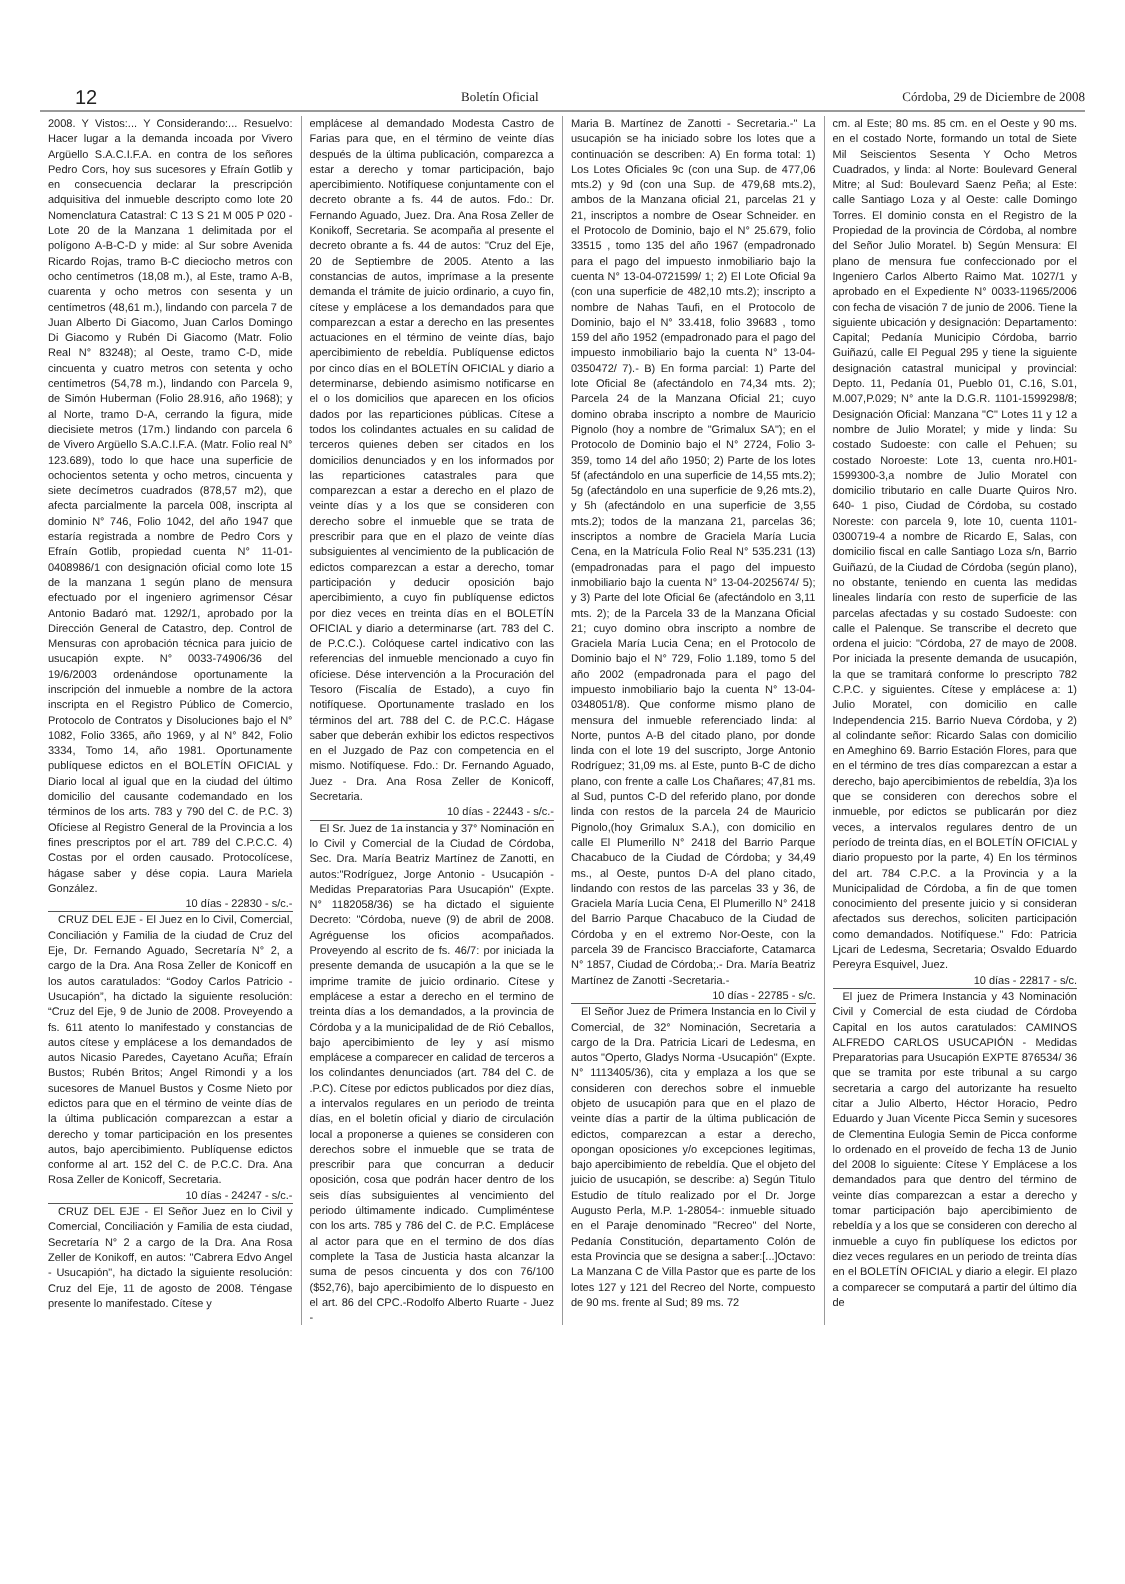12 Boletín Oficial Córdoba, 29 de Diciembre de 2008
2008. Y Vistos:... Y Considerando:... Resuelvo: Hacer lugar a la demanda incoada por Vivero Argüello S.A.C.I.F.A. en contra de los señores Pedro Cors, hoy sus sucesores y Efraín Gotlib y en consecuencia declarar la prescripción adquisitiva del inmueble descripto como lote 20 Nomenclatura Catastral: C 13 S 21 M 005 P 020 - Lote 20 de la Manzana 1 delimitada por el polígono A-B-C-D y mide: al Sur sobre Avenida Ricardo Rojas, tramo B-C dieciocho metros con ocho centímetros (18,08 m.), al Este, tramo A-B, cuarenta y ocho metros con sesenta y un centímetros (48,61 m.), lindando con parcela 7 de Juan Alberto Di Giacomo, Juan Carlos Domingo Di Giacomo y Rubén Di Giacomo (Matr. Folio Real N° 83248); al Oeste, tramo C-D, mide cincuenta y cuatro metros con setenta y ocho centímetros (54,78 m.), lindando con Parcela 9, de Simón Huberman (Folio 28.916, año 1968); y al Norte, tramo D-A, cerrando la figura, mide diecisiete metros (17m.) lindando con parcela 6 de Vivero Argüello S.A.C.I.F.A. (Matr. Folio real N° 123.689), todo lo que hace una superficie de ochocientos setenta y ocho metros, cincuenta y siete decímetros cuadrados (878,57 m2), que afecta parcialmente la parcela 008, inscripta al dominio N° 746, Folio 1042, del año 1947 que estaría registrada a nombre de Pedro Cors y Efraín Gotlib, propiedad cuenta N° 11-01-0408986/1 con designación oficial como lote 15 de la manzana 1 según plano de mensura efectuado por el ingeniero agrimensor César Antonio Badaró mat. 1292/1, aprobado por la Dirección General de Catastro, dep. Control de Mensuras con aprobación técnica para juicio de usucapión expte. N° 0033-74906/36 del 19/6/2003 ordenándose oportunamente la inscripción del inmueble a nombre de la actora inscripta en el Registro Público de Comercio, Protocolo de Contratos y Disoluciones bajo el N° 1082, Folio 3365, año 1969, y al N° 842, Folio 3334, Tomo 14, año 1981. Oportunamente publíquese edictos en el BOLETÍN OFICIAL y Diario local al igual que en la ciudad del último domicilio del causante codemandado en los términos de los arts. 783 y 790 del C. de P.C. 3) Ofíciese al Registro General de la Provincia a los fines prescriptos por el art. 789 del C.P.C.C. 4) Costas por el orden causado. Protocolícese, hágase saber y dése copia. Laura Mariela González.
10 días - 22830 - s/c.-
CRUZ DEL EJE - El Juez en lo Civil, Comercial, Conciliación y Familia de la ciudad de Cruz del Eje, Dr. Fernando Aguado, Secretaría N° 2, a cargo de la Dra. Ana Rosa Zeller de Konicoff en los autos caratulados: “Godoy Carlos Patricio - Usucapión”, ha dictado la siguiente resolución: “Cruz del Eje, 9 de Junio de 2008. Proveyendo a fs. 611 atento lo manifestado y constancias de autos cítese y emplácese a los demandados de autos Nicasio Paredes, Cayetano Acuña; Efraín Bustos; Rubén Britos; Angel Rimondi y a los sucesores de Manuel Bustos y Cosme Nieto por edictos para que en el término de veinte días de la última publicación comparezcan a estar a derecho y tomar participación en los presentes autos, bajo apercibimiento. Publíquense edictos conforme al art. 152 del C. de P.C.C. Dra. Ana Rosa Zeller de Konicoff, Secretaria.
10 días - 24247 - s/c.-
CRUZ DEL EJE - El Señor Juez en lo Civil y Comercial, Conciliación y Familia de esta ciudad, Secretaría N° 2 a cargo de la Dra. Ana Rosa Zeller de Konikoff, en autos: "Cabrera Edvo Angel - Usucapión", ha dictado la siguiente resolución: Cruz del Eje, 11 de agosto de 2008. Téngase presente lo manifestado. Cítese y
emplácese al demandado Modesta Castro de Farias para que, en el término de veinte días después de la última publicación, comparezca a estar a derecho y tomar participación, bajo apercibimiento. Notifíquese conjuntamente con el decreto obrante a fs. 44 de autos. Fdo.: Dr. Fernando Aguado, Juez. Dra. Ana Rosa Zeller de Konikoff, Secretaria. Se acompaña al presente el decreto obrante a fs. 44 de autos: "Cruz del Eje, 20 de Septiembre de 2005. Atento a las constancias de autos, imprímase a la presente demanda el trámite de juicio ordinario, a cuyo fin, cítese y emplácese a los demandados para que comparezcan a estar a derecho en las presentes actuaciones en el término de veinte días, bajo apercibimiento de rebeldía. Publíquense edictos por cinco días en el BOLETÍN OFICIAL y diario a determinarse, debiendo asimismo notificarse en el o los domicilios que aparecen en los oficios dados por las reparticiones públicas. Cítese a todos los colindantes actuales en su calidad de terceros quienes deben ser citados en los domicilios denunciados y en los informados por las reparticiones catastrales para que comparezcan a estar a derecho en el plazo de veinte días y a los que se consideren con derecho sobre el inmueble que se trata de prescribir para que en el plazo de veinte días subsiguientes al vencimiento de la publicación de edictos comparezcan a estar a derecho, tomar participación y deducir oposición bajo apercibimiento, a cuyo fin publíquense edictos por diez veces en treinta días en el BOLETÍN OFICIAL y diario a determinarse (art. 783 del C. de P.C.C.). Colóquese cartel indicativo con las referencias del inmueble mencionado a cuyo fin ofíciese. Dése intervención a la Procuración del Tesoro (Fiscalía de Estado), a cuyo fin notifíquese. Oportunamente traslado en los términos del art. 788 del C. de P.C.C. Hágase saber que deberán exhibir los edictos respectivos en el Juzgado de Paz con competencia en el mismo. Notifíquese. Fdo.: Dr. Fernando Aguado, Juez - Dra. Ana Rosa Zeller de Konicoff, Secretaria.
10 días - 22443 - s/c.-
El Sr. Juez de 1a instancia y 37° Nominación en lo Civil y Comercial de la Ciudad de Córdoba, Sec. Dra. María Beatriz Martínez de Zanotti, en autos:"Rodríguez, Jorge Antonio - Usucapión - Medidas Preparatorias Para Usucapión" (Expte. N° 1182058/36) se ha dictado el siguiente Decreto: "Córdoba, nueve (9) de abril de 2008. Agréguense los oficios acompañados. Proveyendo al escrito de fs. 46/7: por iniciada la presente demanda de usucapión a la que se le imprime tramite de juicio ordinario. Cítese y emplácese a estar a derecho en el termino de treinta días a los demandados, a la provincia de Córdoba y a la municipalidad de de Rió Ceballos, bajo apercibimiento de ley y así mismo emplácese a comparecer en calidad de terceros a los colindantes denunciados (art. 784 del C. de .P.C). Cítese por edictos publicados por diez días, a intervalos regulares en un periodo de treinta días, en el boletín oficial y diario de circulación local a proponerse a quienes se consideren con derechos sobre el inmueble que se trata de prescribir para que concurran a deducir oposición, cosa que podrán hacer dentro de los seis días subsiguientes al vencimiento del periodo últimamente indicado. Cumpliméntese con los arts. 785 y 786 del C. de P.C. Emplácese al actor para que en el termino de dos días complete la Tasa de Justicia hasta alcanzar la suma de pesos cincuenta y dos con 76/100 ($52,76), bajo apercibimiento de lo dispuesto en el art. 86 del CPC.-Rodolfo Alberto Ruarte - Juez -
Maria B. Martínez de Zanotti - Secretaria.-" La usucapión se ha iniciado sobre los lotes que a continuación se describen: A) En forma total: 1) Los Lotes Oficiales 9c (con una Sup. de 477,06 mts.2) y 9d (con una Sup. de 479,68 mts.2), ambos de la Manzana oficial 21, parcelas 21 y 21, inscriptos a nombre de Osear Schneider. en el Protocolo de Dominio, bajo el N° 25.679, folio 33515 , tomo 135 del año 1967 (empadronado para el pago del impuesto inmobiliario bajo la cuenta N° 13-04-0721599/ 1; 2) El Lote Oficial 9a (con una superficie de 482,10 mts.2); inscripto a nombre de Nahas Taufi, en el Protocolo de Dominio, bajo el N° 33.418, folio 39683 , tomo 159 del año 1952 (empadronado para el pago del impuesto inmobiliario bajo la cuenta N° 13-04-0350472/ 7).- B) En forma parcial: 1) Parte del lote Oficial 8e (afectándolo en 74,34 mts. 2); Parcela 24 de la Manzana Oficial 21; cuyo domino obraba inscripto a nombre de Mauricio Pignolo (hoy a nombre de "Grimalux SA"); en el Protocolo de Dominio bajo el N° 2724, Folio 3-359, tomo 14 del año 1950; 2) Parte de los lotes 5f (afectándolo en una superficie de 14,55 mts.2); 5g (afectándolo en una superficie de 9,26 mts.2), y 5h (afectándolo en una superficie de 3,55 mts.2); todos de la manzana 21, parcelas 36; inscriptos a nombre de Graciela María Lucia Cena, en la Matrícula Folio Real N° 535.231 (13) (empadronadas para el pago del impuesto inmobiliario bajo la cuenta N° 13-04-2025674/ 5); y 3) Parte del lote Oficial 6e (afectándolo en 3,11 mts. 2); de la Parcela 33 de la Manzana Oficial 21; cuyo domino obra inscripto a nombre de Graciela María Lucia Cena; en el Protocolo de Dominio bajo el N° 729, Folio 1.189, tomo 5 del año 2002 (empadronada para el pago del impuesto inmobiliario bajo la cuenta N° 13-04-0348051/8). Que conforme mismo plano de mensura del inmueble referenciado linda: al Norte, puntos A-B del citado plano, por donde linda con el lote 19 del suscripto, Jorge Antonio Rodríguez; 31,09 ms. al Este, punto B-C de dicho plano, con frente a calle Los Chañares; 47,81 ms. al Sud, puntos C-D del referido plano, por donde linda con restos de la parcela 24 de Mauricio Pignolo,(hoy Grimalux S.A.), con domicilio en calle El Plumerillo N° 2418 del Barrio Parque Chacabuco de la Ciudad de Córdoba; y 34,49 ms., al Oeste, puntos D-A del plano citado, lindando con restos de las parcelas 33 y 36, de Graciela María Lucia Cena, El Plumerillo N° 2418 del Barrio Parque Chacabuco de la Ciudad de Córdoba y en el extremo Nor-Oeste, con la parcela 39 de Francisco Bracciaforte, Catamarca N° 1857, Ciudad de Córdoba;.- Dra. María Beatriz Martínez de Zanotti -Secretaria.-
10 días - 22785 - s/c.
El Señor Juez de Primera Instancia en lo Civil y Comercial, de 32° Nominación, Secretaria a cargo de la Dra. Patricia Licari de Ledesma, en autos "Operto, Gladys Norma -Usucapión" (Expte. N° 1113405/36), cita y emplaza a los que se consideren con derechos sobre el inmueble objeto de usucapión para que en el plazo de veinte días a partir de la última publicación de edictos, comparezcan a estar a derecho, opongan oposiciones y/o excepciones legitimas, bajo apercibimiento de rebeldía. Que el objeto del juicio de usucapión, se describe: a) Según Titulo Estudio de título realizado por el Dr. Jorge Augusto Perla, M.P. 1-28054-: inmueble situado en el Paraje denominado "Recreo" del Norte, Pedanía Constitución, departamento Colón de esta Provincia que se designa a saber:[...]Octavo: La Manzana C de Villa Pastor que es parte de los lotes 127 y 121 del Recreo del Norte, compuesto de 90 ms. frente al Sud; 89 ms. 72
cm. al Este; 80 ms. 85 cm. en el Oeste y 90 ms. en el costado Norte, formando un total de Siete Mil Seiscientos Sesenta Y Ocho Metros Cuadrados, y linda: al Norte: Boulevard General Mitre; al Sud: Boulevard Saenz Peña; al Este: calle Santiago Loza y al Oeste: calle Domingo Torres. El dominio consta en el Registro de la Propiedad de la provincia de Córdoba, al nombre del Señor Julio Moratel. b) Según Mensura: El plano de mensura fue confeccionado por el Ingeniero Carlos Alberto Raimo Mat. 1027/1 y aprobado en el Expediente N° 0033-11965/2006 con fecha de visación 7 de junio de 2006. Tiene la siguiente ubicación y designación: Departamento: Capital; Pedanía Municipio Córdoba, barrio Guiñazú, calle El Pegual 295 y tiene la siguiente designación catastral municipal y provincial: Depto. 11, Pedanía 01, Pueblo 01, C.16, S.01, M.007,P.029; N° ante la D.G.R. 1101-1599298/8; Designación Oficial: Manzana "C" Lotes 11 y 12 a nombre de Julio Moratel; y mide y linda: Su costado Sudoeste: con calle el Pehuen; su costado Noroeste: Lote 13, cuenta nro.H01-1599300-3,a nombre de Julio Moratel con domicilio tributario en calle Duarte Quiros Nro. 640- 1 piso, Ciudad de Córdoba, su costado Noreste: con parcela 9, lote 10, cuenta 1101-0300719-4 a nombre de Ricardo E, Salas, con domicilio fiscal en calle Santiago Loza s/n, Barrio Guiñazú, de la Ciudad de Córdoba (según plano), no obstante, teniendo en cuenta las medidas lineales lindaría con resto de superficie de las parcelas afectadas y su costado Sudoeste: con calle el Palenque. Se transcribe el decreto que ordena el juicio: "Córdoba, 27 de mayo de 2008. Por iniciada la presente demanda de usucapión, la que se tramitará conforme lo prescripto 782 C.P.C. y siguientes. Cítese y emplácese a: 1) Julio Moratel, con domicilio en calle Independencia 215. Barrio Nueva Córdoba, y 2) al colindante señor: Ricardo Salas con domicilio en Ameghino 69. Barrio Estación Flores, para que en el término de tres días comparezcan a estar a derecho, bajo apercibimientos de rebeldía, 3)a los que se consideren con derechos sobre el inmueble, por edictos se publicarán por diez veces, a intervalos regulares dentro de un período de treinta días, en el BOLETÍN OFICIAL y diario propuesto por la parte, 4) En los términos del art. 784 C.P.C. a la Provincia y a la Municipalidad de Córdoba, a fin de que tomen conocimiento del presente juicio y si consideran afectados sus derechos, soliciten participación como demandados. Notifíquese." Fdo: Patricia Ljcari de Ledesma, Secretaria; Osvaldo Eduardo Pereyra Esquivel, Juez.
10 días - 22817 - s/c.
El juez de Primera Instancia y 43 Nominación Civil y Comercial de esta ciudad de Córdoba Capital en los autos caratulados: CAMINOS ALFREDO CARLOS USUCAPIÓN - Medidas Preparatorias para Usucapión EXPTE 876534/ 36 que se tramita por este tribunal a su cargo secretaria a cargo del autorizante ha resuelto citar a Julio Alberto, Héctor Horacio, Pedro Eduardo y Juan Vicente Picca Semin y sucesores de Clementina Eulogia Semin de Picca conforme lo ordenado en el proveído de fecha 13 de Junio del 2008 lo siguiente: Cítese Y Emplácese a los demandados para que dentro del término de veinte días comparezcan a estar a derecho y tomar participación bajo apercibimiento de rebeldía y a los que se consideren con derecho al inmueble a cuyo fin publíquese los edictos por diez veces regulares en un periodo de treinta días en el BOLETÍN OFICIAL y diario a elegir. El plazo a comparecer se computará a partir del último día de